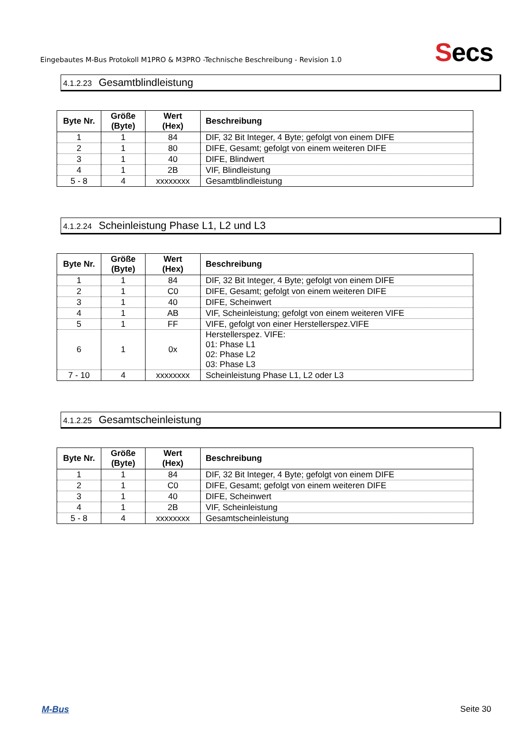Eingebautes M-Bus Protokoll M1PRO & M3PRO -Technische Beschreibung - Revision 1.0
Secs
4.1.2.23 Gesamtblindleistung
| Byte Nr. | Größe (Byte) | Wert (Hex) | Beschreibung |
| --- | --- | --- | --- |
| 1 | 1 | 84 | DIF, 32 Bit Integer, 4 Byte; gefolgt von einem DIFE |
| 2 | 1 | 80 | DIFE, Gesamt; gefolgt von einem weiteren DIFE |
| 3 | 1 | 40 | DIFE, Blindwert |
| 4 | 1 | 2B | VIF, Blindleistung |
| 5 - 8 | 4 | xxxxxxxx | Gesamtblindleistung |
4.1.2.24 Scheinleistung Phase L1, L2 und L3
| Byte Nr. | Größe (Byte) | Wert (Hex) | Beschreibung |
| --- | --- | --- | --- |
| 1 | 1 | 84 | DIF, 32 Bit Integer, 4 Byte; gefolgt von einem DIFE |
| 2 | 1 | C0 | DIFE, Gesamt; gefolgt von einem weiteren DIFE |
| 3 | 1 | 40 | DIFE, Scheinwert |
| 4 | 1 | AB | VIF, Scheinleistung; gefolgt von einem weiteren VIFE |
| 5 | 1 | FF | VIFE, gefolgt von einer Herstellerspez.VIFE |
| 6 | 1 | 0x | Herstellerspez. VIFE: 01: Phase L1 02: Phase L2 03: Phase L3 |
| 7 - 10 | 4 | xxxxxxxx | Scheinleistung Phase L1, L2 oder L3 |
4.1.2.25 Gesamtscheinleistung
| Byte Nr. | Größe (Byte) | Wert (Hex) | Beschreibung |
| --- | --- | --- | --- |
| 1 | 1 | 84 | DIF, 32 Bit Integer, 4 Byte; gefolgt von einem DIFE |
| 2 | 1 | C0 | DIFE, Gesamt; gefolgt von einem weiteren DIFE |
| 3 | 1 | 40 | DIFE, Scheinwert |
| 4 | 1 | 2B | VIF, Scheinleistung |
| 5 - 8 | 4 | xxxxxxxx | Gesamtscheinleistung |
M-Bus Seite 30